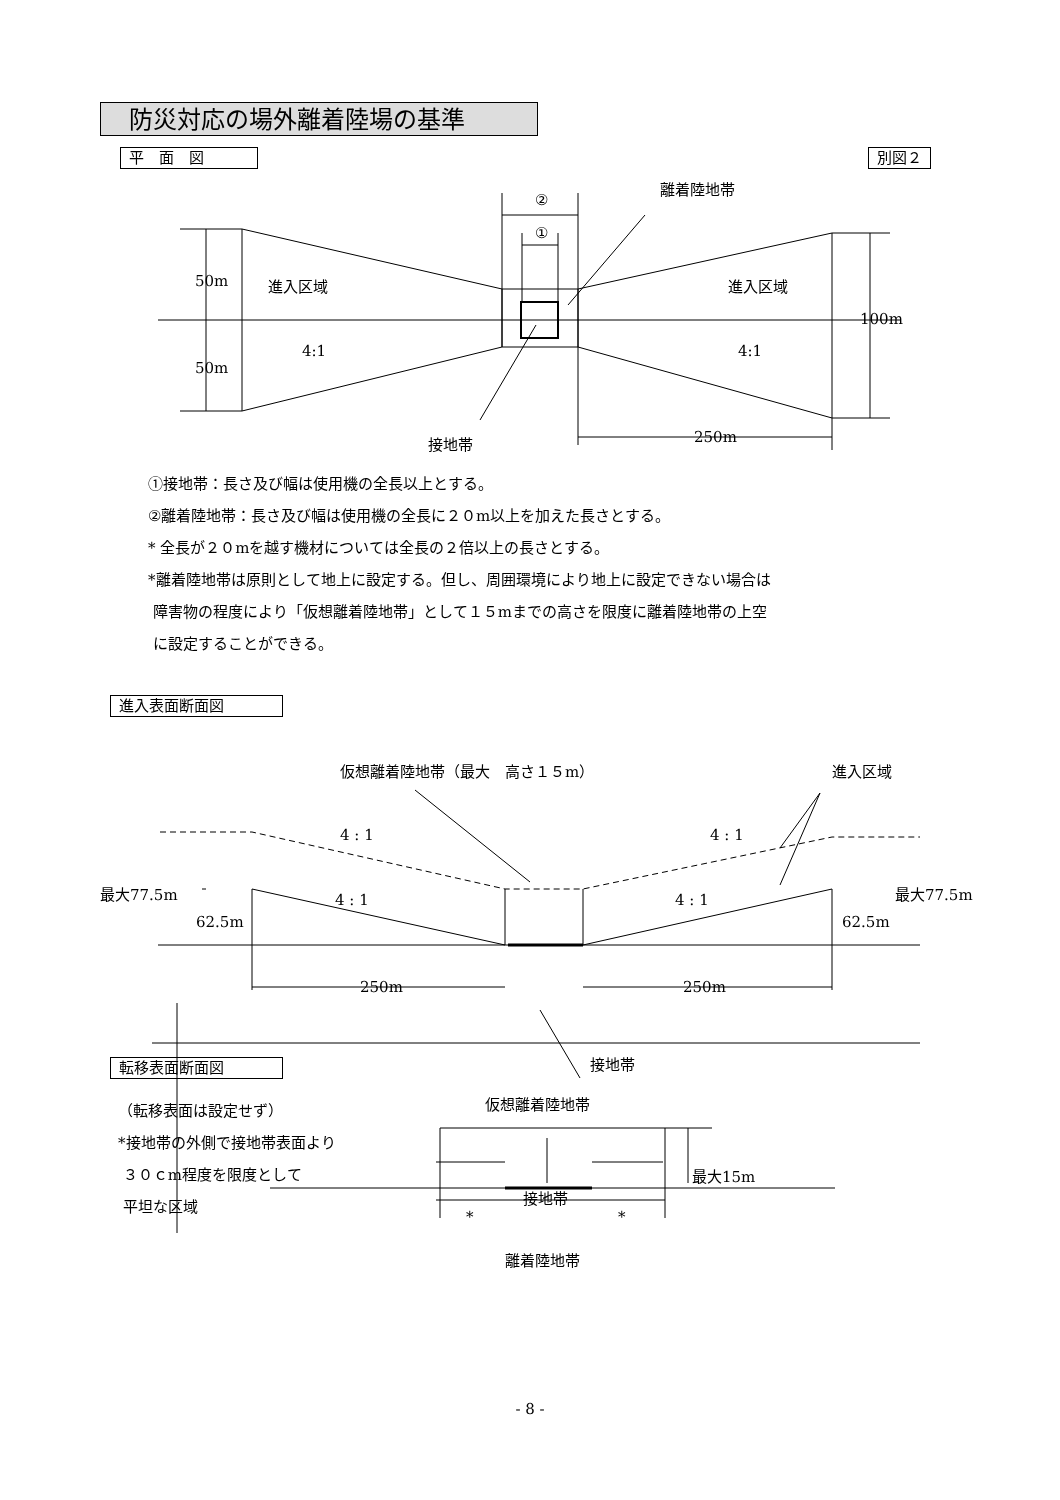防災対応の場外離着陸場の基準
平　面　図 別図２
②
①
離着陸地帯
50m
50m
進入区域
進入区域
4:1
4:1
100m
250m
接地帯
仮想離着陸地帯（最大　高さ１５m）
進入区域
4 : 1
4 : 1
4 : 1
4 : 1
最大77.5m
62.5m
最大77.5m
62.5m
250m
250m
接地帯
仮想離着陸地帯
最大15m
接地帯
*
*
離着陸地帯
①接地帯：長さ及び幅は使用機の全長以上とする。
②離着陸地帯：長さ及び幅は使用機の全長に２０m以上を加えた長さとする。
* 全長が２０mを越す機材については全長の２倍以上の長さとする。
*離着陸地帯は原則として地上に設定する。但し、周囲環境により地上に設定できない場合は
障害物の程度により「仮想離着陸地帯」として１５mまでの高さを限度に離着陸地帯の上空
に設定することができる。
進入表面断面図
転移表面断面図
（転移表面は設定せず）
*接地帯の外側で接地帯表面より
３０ｃm程度を限度として
平坦な区域
- 8 -